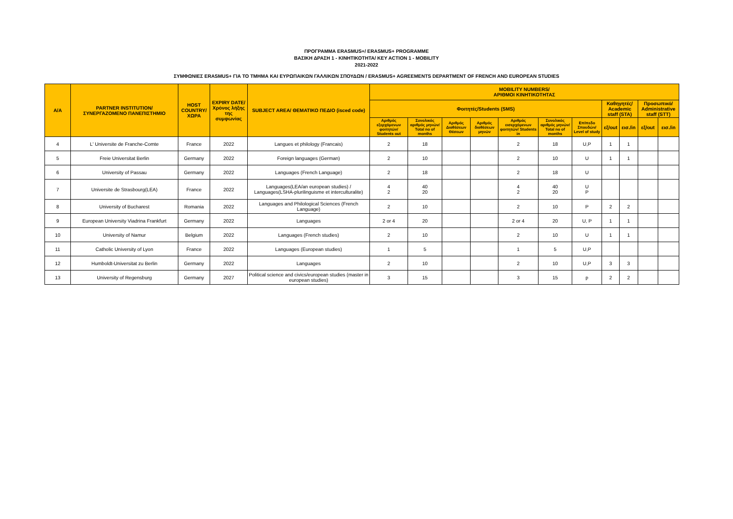ΠΡΟΓΡΑΜΜΑ ERASMUS+/ ERASMUS+ PROGRAMME
ΒΑΣΙΚΗ ΔΡΑΣΗ 1 - ΚΙΝΗΤΙΚΟΤΗΤΑ/ KEY ACTION 1 - MOBILITY
2021-2022
ΣΥΜΦΩΝΙΕΣ ERASMUS+ ΓΙΑ ΤΟ ΤΜΗΜΑ ΚΑΙ ΕΥΡΩΠΑΙΚΩΝ ΓΑΛΛΙΚΩΝ ΣΠΟΥΔΩΝ / ERASMUS+ AGREEMENTS DEPARTMENT OF FRENCH AND EUROPEAN STUDIES
| A/A | PARTNER INSTITUTION/ ΣΥΝΕΡΓΑΖΟΜΕΝΟ ΠΑΝΕΠΙΣΤΗΜΙΟ | HOST COUNTRY/ ΧΩΡΑ | EXPIRY DATE/ Χρόνος λήξης της συμφωνίας | SUBJECT AREA/ ΘΕΜΑΤΙΚΟ ΠΕΔΙΟ (isced code) | MOBILITY NUMBERS/ ΑΡΙΘΜΟΙ ΚΙΝΗΤΙΚΟΤΗΤΑΣ | | | | | | | | | | |
| --- | --- | --- | --- | --- | --- | --- | --- | --- | --- | --- | --- | --- | --- | --- | --- |
| | | | | | Φοιτητές/Students (SMS) | | | | | | | Καθηγητές/ Academic staff (STA) | | Προσωπικό/ Administrative staff (STT) | |
| | | | | | Αριθμός εξερχόμενων φοιτητών/ Students out | Συνολικός αριθμός μηνών/ Total no of months | Αριθμός Διαθέσεων Θέσεων | Αριθμός διαθέσεων μηνών | Αριθμός εισερχόμενων φοιτητών/ Students in | Συνολικός αριθμός μηνών/ Total no of months | Επίπεδο Σπουδών/ Level of study | εξ/out | εισ./in | εξ/out | εισ./in |
| 4 | L' Universite de Franche-Comte | France | 2022 | Langues et philology (Francais) | 2 | 18 | | | 2 | 18 | U,P | 1 | 1 | | |
| 5 | Freie Universitat Berlin | Germany | 2022 | Foreign languages (German) | 2 | 10 | | | 2 | 10 | U | 1 | 1 | | |
| 6 | University of Passau | Germany | 2022 | Languages (French Language) | 2 | 18 | | | 2 | 18 | U | | | | |
| 7 | Universite de Strasbourg(LEA) | France | 2022 | Languages(LEA/an european studies) / Languages(LSHA-plurilinguisme et interculturalite) | 4 2 | 40 20 | | | 4 2 | 40 20 | U P | | | | |
| 8 | University of Bucharest | Romania | 2022 | Languages and Philological Sciences (French Language) | 2 | 10 | | | 2 | 10 | P | 2 | 2 | | |
| 9 | European University Viadrina Frankfurt | Germany | 2022 | Languages | 2 or 4 | 20 | | | 2 or 4 | 20 | U, P | 1 | 1 | | |
| 10 | University of Namur | Belgium | 2022 | Languages (French studies) | 2 | 10 | | | 2 | 10 | U | 1 | 1 | | |
| 11 | Catholic University of Lyon | France | 2022 | Languages (European studies) | 1 | 5 | | | 1 | 5 | U,P | | | | |
| 12 | Humboldt-Universitat zu Berlin | Germany | 2022 | Languages | 2 | 10 | | | 2 | 10 | U,P | 3 | 3 | | |
| 13 | University of Regensburg | Germany | 2027 | Political science and civics/european studies (master in european studies) | 3 | 15 | | | 3 | 15 | p | 2 | 2 | | |